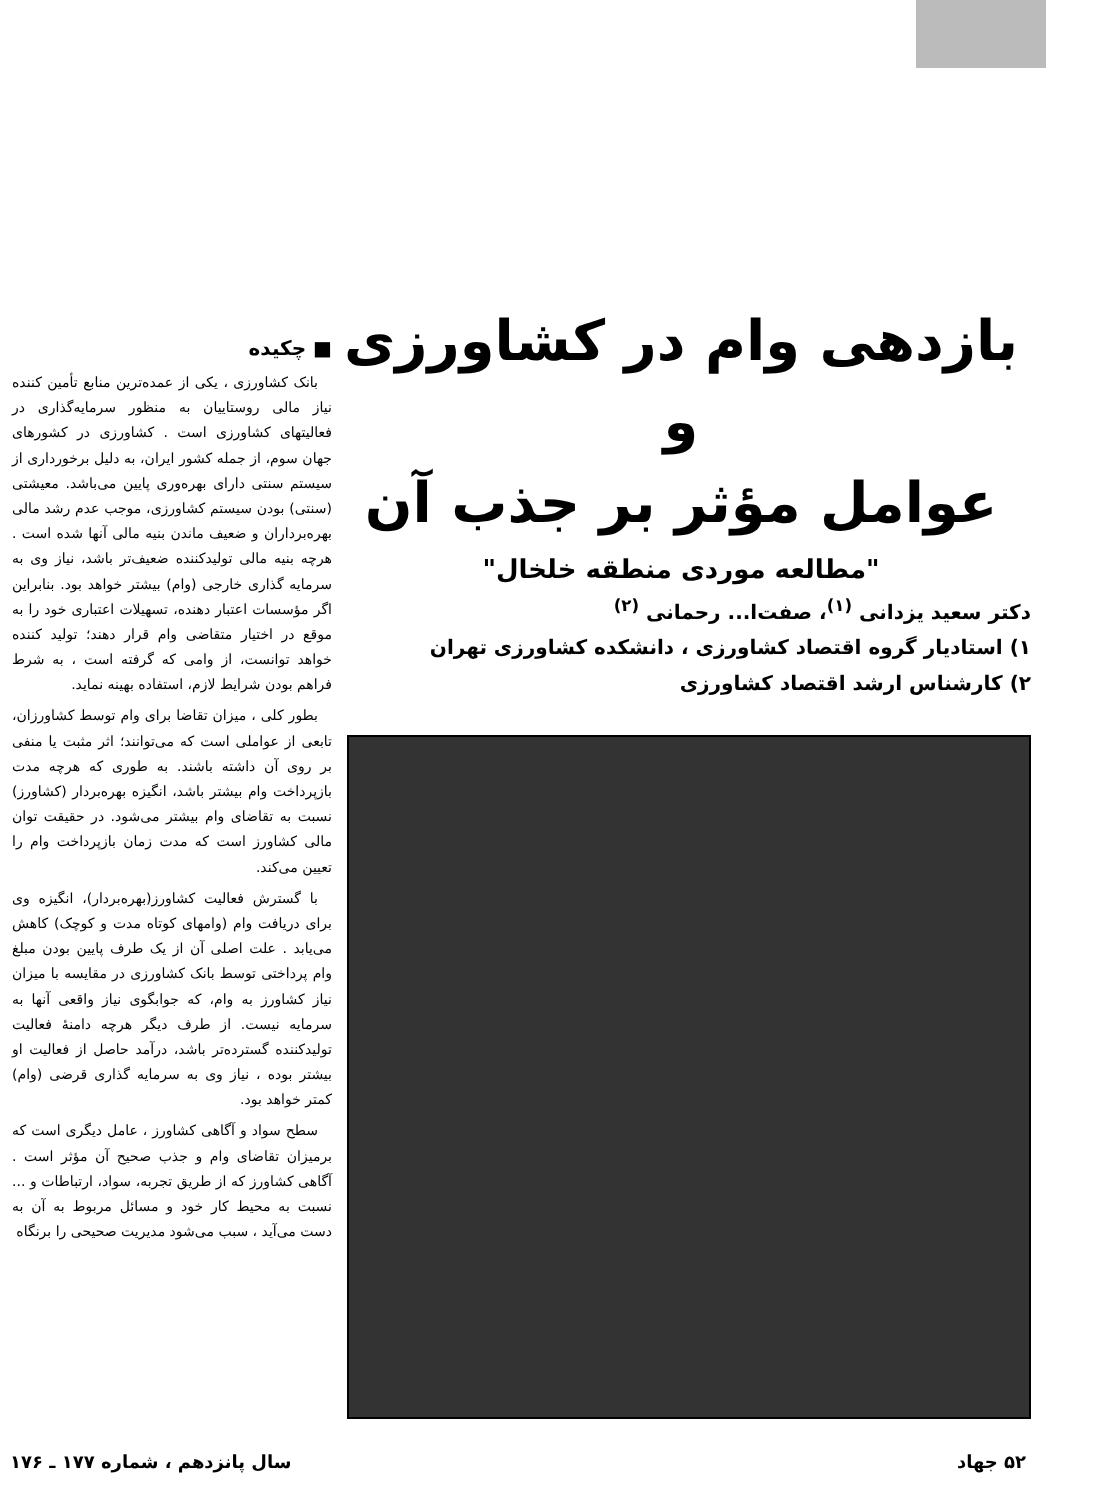بازدهی وام در کشاورزی و
عوامل مؤثر بر جذب آن
"مطالعه موردی منطقه خلخال"
دکتر سعید یزدانی <sup>(۱)</sup>، صفت‌ا... رحمانی <sup>(۲)</sup>
۱) استادیار گروه اقتصاد کشاورزی ، دانشکده کشاورزی تهران
۲) کارشناس ارشد اقتصاد کشاورزی
■ چکیده
بانک کشاورزی ، یکی از عمده‌ترین منابع تأمین کننده نیاز مالی روستاییان به منظور سرمایه‌گذاری در فعالیتهای کشاورزی است . کشاورزی در کشورهای جهان سوم، از جمله کشور ایران، به دلیل برخورداری از سیستم سنتی دارای بهره‌وری پایین می‌باشد. معیشتی (سنتی) بودن سیستم کشاورزی، موجب عدم رشد مالی بهره‌برداران و ضعیف ماندن بنیه مالی آنها شده است . هرچه بنیه مالی تولیدکننده ضعیف‌تر باشد، نیاز وی به سرمایه گذاری خارجی (وام) بیشتر خواهد بود. بنابراین اگر مؤسسات اعتبار دهنده، تسهیلات اعتباری خود را به موقع در اختیار متقاضی وام قرار دهند؛ تولید کننده خواهد توانست، از وامی که گرفته است ، به شرط فراهم بودن شرایط لازم، استفاده بهینه نماید.
بطور کلی ، میزان تقاضا برای وام توسط کشاورزان، تابعی از عواملی است که می‌توانند؛ اثر مثبت یا منفی بر روی آن داشته باشند. به طوری که هرچه مدت بازپرداخت وام بیشتر باشد، انگیزه بهره‌بردار (کشاورز) نسبت به تقاضای وام بیشتر می‌شود. در حقیقت توان مالی کشاورز است که مدت زمان بازپرداخت وام را تعیین می‌کند.
با گسترش فعالیت کشاورز(بهره‌بردار)، انگیزه وی برای دریافت وام (وامهای کوتاه مدت و کوچک) کاهش می‌یابد . علت اصلی آن از یک طرف پایین بودن مبلغ وام پرداختی توسط بانک کشاورزی در مقایسه با میزان نیاز کشاورز به وام، که جوابگوی نیاز واقعی آنها به سرمایه نیست. از طرف دیگر هرچه دامنهٔ فعالیت تولیدکننده گسترده‌تر باشد، درآمد حاصل از فعالیت او بیشتر بوده ، نیاز وی به سرمایه گذاری قرضی (وام) کمتر خواهد بود.
سطح سواد و آگاهی کشاورز ، عامل دیگری است که برمیزان تقاضای وام و جذب صحیح آن مؤثر است . آگاهی کشاورز که از طریق تجربه، سواد، ارتباطات و ... نسبت به محیط کار خود و مسائل مربوط به آن به دست می‌آید ، سبب می‌شود مدیریت صحیحی را برنگاه
۵۲ جهاد سال پانزدهم ، شماره ۱۷۷ ـ ۱۷۶